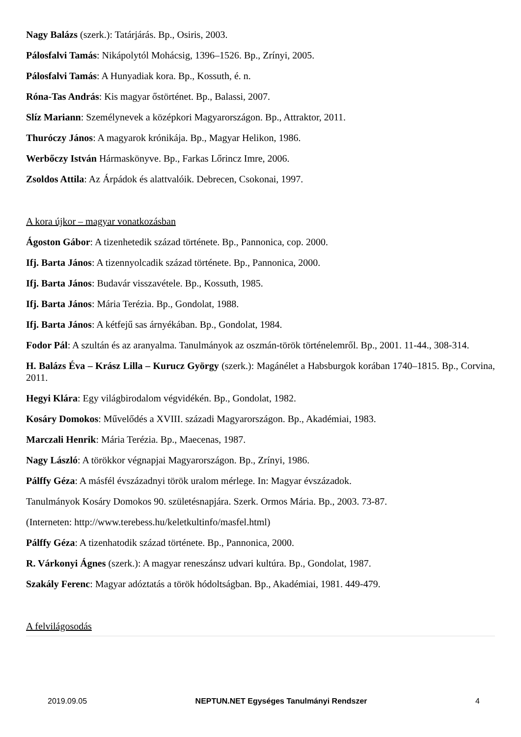Nagy Balázs (szerk.): Tatárjárás. Bp., Osiris, 2003.
Pálosfalvi Tamás: Nikápolytól Mohácsig, 1396–1526. Bp., Zrínyi, 2005.
Pálosfalvi Tamás: A Hunyadiak kora. Bp., Kossuth, é. n.
Róna-Tas András: Kis magyar őstörténet. Bp., Balassi, 2007.
Slíz Mariann: Személynevek a középkori Magyarországon. Bp., Attraktor, 2011.
Thuróczy János: A magyarok krónikája. Bp., Magyar Helikon, 1986.
Werbőczy István Hármaskönyve. Bp., Farkas Lőrincz Imre, 2006.
Zsoldos Attila: Az Árpádok és alattvalóik. Debrecen, Csokonai, 1997.
A kora újkor – magyar vonatkozásban
Ágoston Gábor: A tizenhetedik század története. Bp., Pannonica, cop. 2000.
Ifj. Barta János: A tizennyolcadik század története. Bp., Pannonica, 2000.
Ifj. Barta János: Budavár visszavétele. Bp., Kossuth, 1985.
Ifj. Barta János: Mária Terézia. Bp., Gondolat, 1988.
Ifj. Barta János: A kétfejű sas árnyékában. Bp., Gondolat, 1984.
Fodor Pál: A szultán és az aranyalma. Tanulmányok az oszmán-török történelemről. Bp., 2001. 11-44., 308-314.
H. Balázs Éva – Krász Lilla – Kurucz György (szerk.): Magánélet a Habsburgok korában 1740–1815. Bp., Corvina, 2011.
Hegyi Klára: Egy világbirodalom végvidékén. Bp., Gondolat, 1982.
Kosáry Domokos: Művelődés a XVIII. századi Magyarországon. Bp., Akadémiai, 1983.
Marczali Henrik: Mária Terézia. Bp., Maecenas, 1987.
Nagy László: A törökkor végnapjai Magyarországon. Bp., Zrínyi, 1986.
Pálffy Géza: A másfél évszázadnyi török uralom mérlege. In: Magyar évszázadok.
Tanulmányok Kosáry Domokos 90. születésnapjára. Szerk. Ormos Mária. Bp., 2003. 73-87.
(Interneten: http://www.terebess.hu/keletkultinfo/masfel.html)
Pálffy Géza: A tizenhatodik század története. Bp., Pannonica, 2000.
R. Várkonyi Ágnes (szerk.): A magyar reneszánsz udvari kultúra. Bp., Gondolat, 1987.
Szakály Ferenc: Magyar adóztatás a török hódoltságban. Bp., Akadémiai, 1981. 449-479.
A felvilágosodás
2019.09.05 NEPTUN.NET Egységes Tanulmányi Rendszer 4